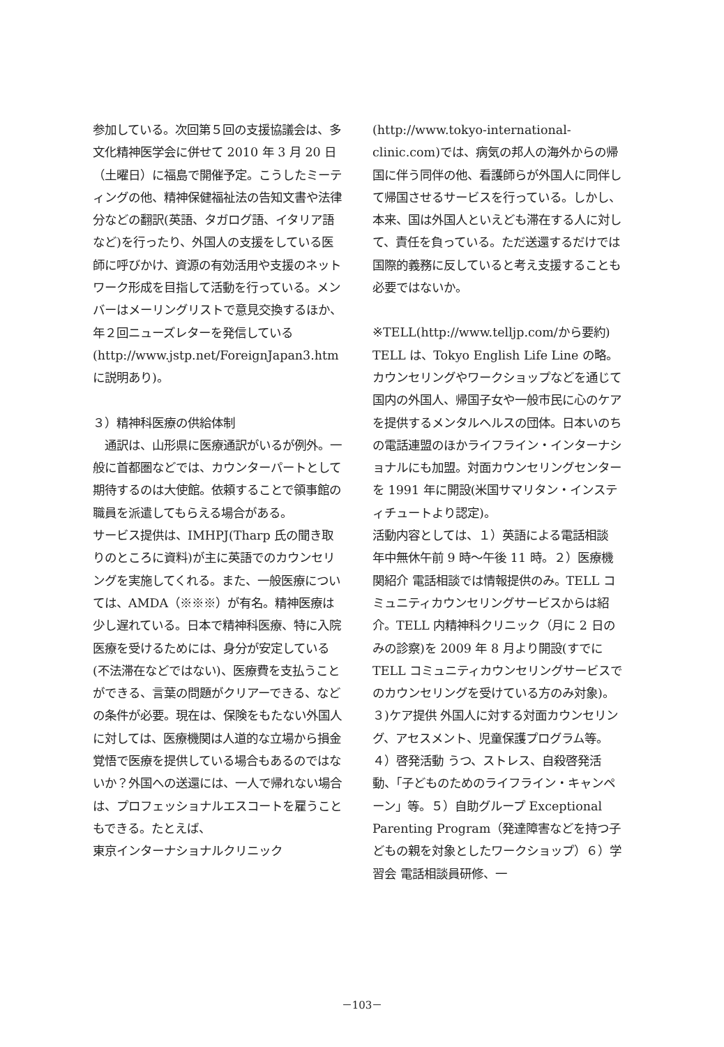参加している。次回第５回の支援協議会は、多文化精神医学会に併せて 2010 年 3 月 20 日（土曜日）に福島で開催予定。こうしたミーティングの他、精神保健福祉法の告知文書や法律分などの翻訳(英語、タガログ語、イタリア語など)を行ったり、外国人の支援をしている医師に呼びかけ、資源の有効活用や支援のネットワーク形成を目指して活動を行っている。メンバーはメーリングリストで意見交換するほか、年２回ニューズレターを発信している (http://www.jstp.net/ForeignJapan3.htm に説明あり)。
３）精神科医療の供給体制
　通訳は、山形県に医療通訳がいるが例外。一般に首都圏などでは、カウンターパートとして期待するのは大使館。依頼することで領事館の職員を派遣してもらえる場合がある。
サービス提供は、IMHPJ(Tharp 氏の聞き取りのところに資料)が主に英語でのカウンセリングを実施してくれる。また、一般医療については、AMDA（※※※）が有名。精神医療は少し遅れている。日本で精神科医療、特に入院医療を受けるためには、身分が安定している(不法滞在などではない)、医療費を支払うことができる、言葉の問題がクリアーできる、などの条件が必要。現在は、保険をもたない外国人に対しては、医療機関は人道的な立場から損金覚悟で医療を提供している場合もあるのではないか？外国への送還には、一人で帰れない場合は、プロフェッショナルエスコートを雇うこともできる。たとえば、
東京インターナショナルクリニック
(http://www.tokyo-international-clinic.com)では、病気の邦人の海外からの帰国に伴う同伴の他、看護師らが外国人に同伴して帰国させるサービスを行っている。しかし、本来、国は外国人といえども滞在する人に対して、責任を負っている。ただ送還するだけでは国際的義務に反していると考え支援することも必要ではないか。
※TELL(http://www.telljp.com/から要約)
TELL は、Tokyo English Life Line の略。カウンセリングやワークショップなどを通じて国内の外国人、帰国子女や一般市民に心のケアを提供するメンタルヘルスの団体。日本いのちの電話連盟のほかライフライン・インターナショナルにも加盟。対面カウンセリングセンターを 1991 年に開設(米国サマリタン・インスティチュートより認定)。
活動内容としては、１）英語による電話相談 年中無休午前 9 時～午後 11 時。２）医療機関紹介 電話相談では情報提供のみ。TELL コミュニティカウンセリングサービスからは紹介。TELL 内精神科クリニック（月に 2 日のみの診察)を 2009 年 8 月より開設(すでに TELL コミュニティカウンセリングサービスでのカウンセリングを受けている方のみ対象)。
３)ケア提供 外国人に対する対面カウンセリング、アセスメント、児童保護プログラム等。４）啓発活動 うつ、ストレス、自殺啓発活動、「子どものためのライフライン・キャンペーン」等。５）自助グループ Exceptional Parenting Program（発達障害などを持つ子どもの親を対象としたワークショップ）６）学習会 電話相談員研修、一
－103－